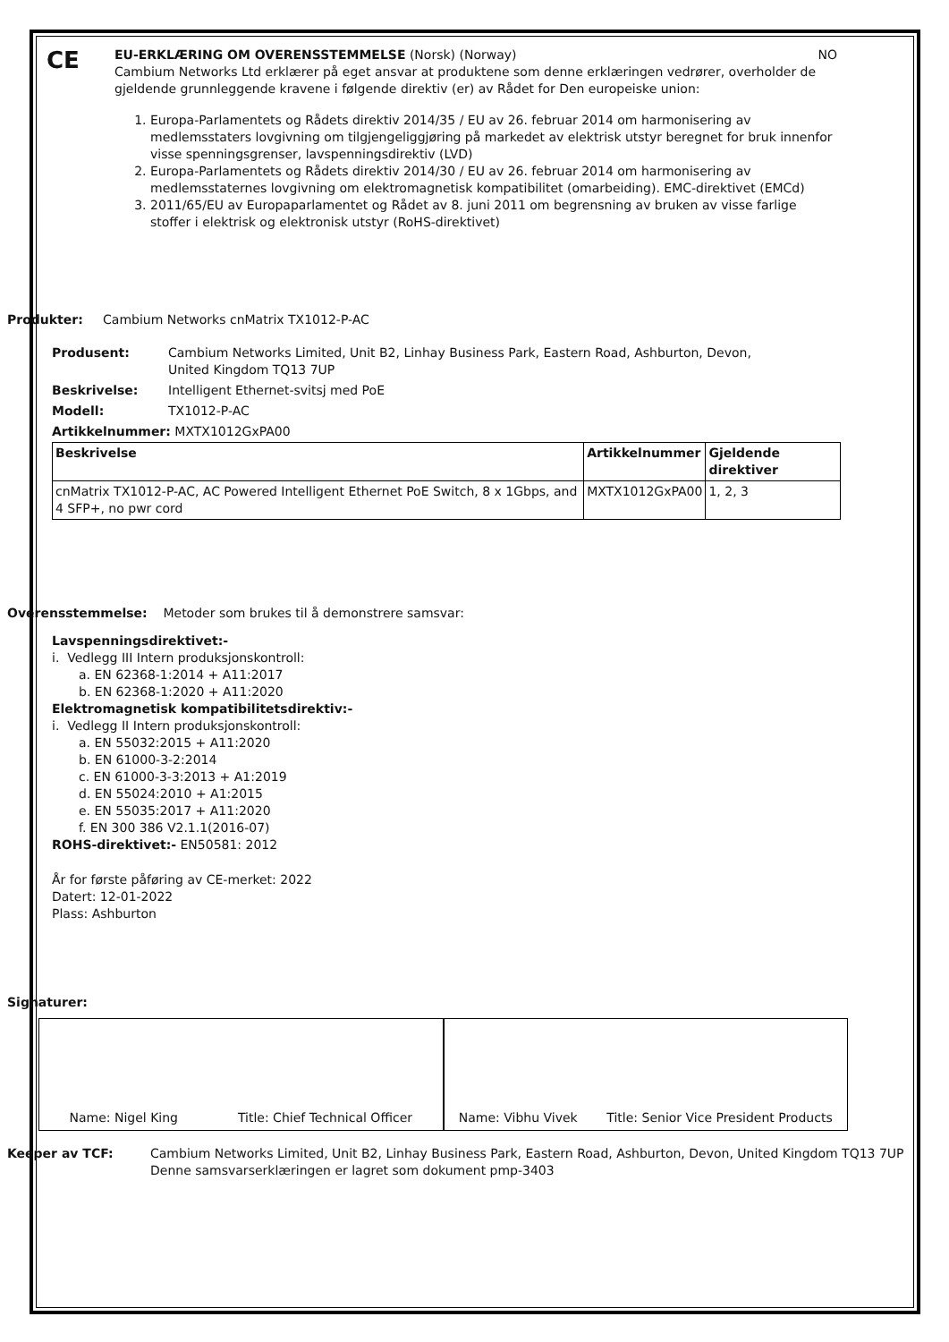CE
EU-ERKLÆRING OM OVERENSSTEMMELSE (Norsk) (Norway) NO
Cambium Networks Ltd erklærer på eget ansvar at produktene som denne erklæringen vedrører, overholder de gjeldende grunnleggende kravene i følgende direktiv (er) av Rådet for Den europeiske union:
1. Europa-Parlamentets og Rådets direktiv 2014/35 / EU av 26. februar 2014 om harmonisering av medlemsstaters lovgivning om tilgjengeliggjøring på markedet av elektrisk utstyr beregnet for bruk innenfor visse spenningsgrenser, lavspenningsdirektiv (LVD)
2. Europa-Parlamentets og Rådets direktiv 2014/30 / EU av 26. februar 2014 om harmonisering av medlemsstaternes lovgivning om elektromagnetisk kompatibilitet (omarbeiding). EMC-direktivet (EMCd)
3. 2011/65/EU av Europaparlamentet og Rådet av 8. juni 2011 om begrensning av bruken av visse farlige stoffer i elektrisk og elektronisk utstyr (RoHS-direktivet)
Produkter: Cambium Networks cnMatrix TX1012-P-AC
| Produsent: | Cambium Networks Limited, Unit B2, Linhay Business Park, Eastern Road, Ashburton, Devon, United Kingdom TQ13 7UP |
| Beskrivelse: | Intelligent Ethernet-svitsj med PoE |
| Modell: | TX1012-P-AC |
| Artikkelnummer: MXTX1012GxPA00 | |
| Beskrivelse | Artikkelnummer | Gjeldende direktiver |
| --- | --- | --- |
| cnMatrix TX1012-P-AC, AC Powered Intelligent Ethernet PoE Switch, 8 x 1Gbps, and 4 SFP+, no pwr cord | MXTX1012GxPA00 | 1, 2, 3 |
Overensstemmelse: Metoder som brukes til å demonstrere samsvar:
Lavspenningsdirektivet:-
i. Vedlegg III Intern produksjonskontroll:
a. EN 62368-1:2014 + A11:2017
b. EN 62368-1:2020 + A11:2020
Elektromagnetisk kompatibilitetsdirektiv:-
i. Vedlegg II Intern produksjonskontroll:
a. EN 55032:2015 + A11:2020
b. EN 61000-3-2:2014
c. EN 61000-3-3:2013 + A1:2019
d. EN 55024:2010 + A1:2015
e. EN 55035:2017 + A11:2020
f. EN 300 386 V2.1.1(2016-07)
ROHS-direktivet:- EN50581: 2012
År for første påføring av CE-merket: 2022
Datert: 12-01-2022
Plass: Ashburton
Signaturer:
Name: Nigel King Title: Chief Technical Officer
Name: Vibhu Vivek Title: Senior Vice President Products
| Keeper av TCF: | Cambium Networks Limited, Unit B2, Linhay Business Park, Eastern Road, Ashburton, Devon, United Kingdom TQ13 7UP Denne samsvarserklæringen er lagret som dokument pmp-3403 |